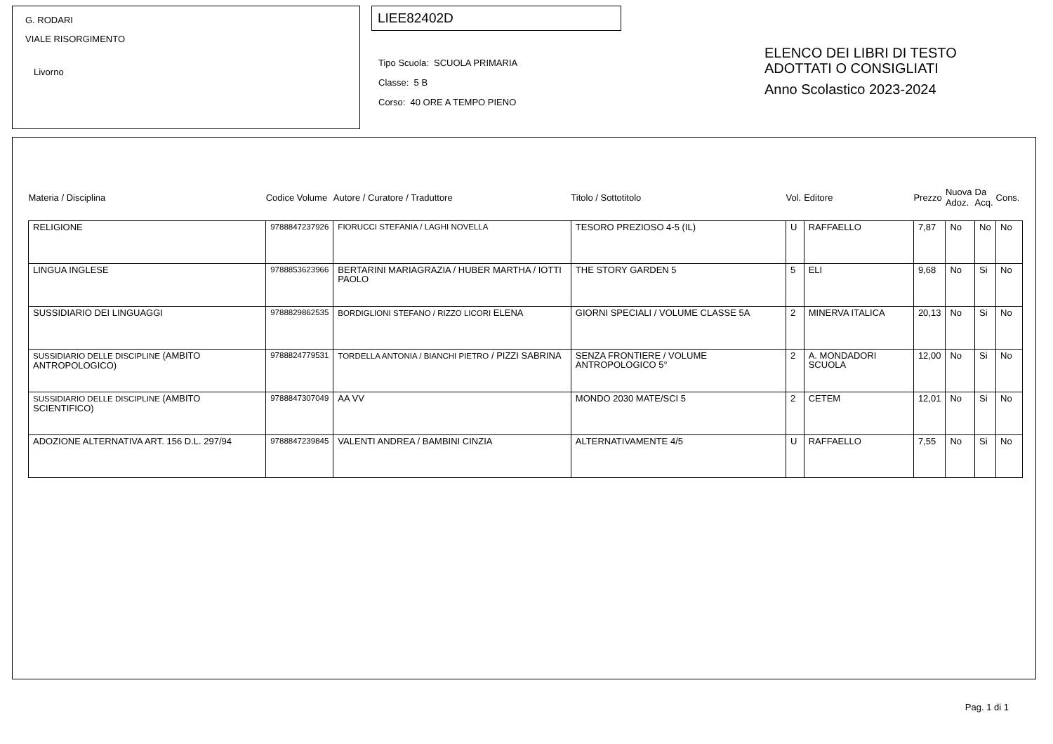G. RODARI
VIALE RISORGIMENTO
Livorno
LIEE82402D
Tipo Scuola: SCUOLA PRIMARIA
Classe: 5 B
Corso: 40 ORE A TEMPO PIENO
ELENCO DEI LIBRI DI TESTO
ADOTTATI O CONSIGLIATI
Anno Scolastico 2023-2024
| Materia / Disciplina | Codice Volume | Autore / Curatore / Traduttore | Titolo / Sottotitolo | Vol. | Editore | Prezzo | Nuova Adoz. | Da Acq. | Cons. |
| --- | --- | --- | --- | --- | --- | --- | --- | --- | --- |
| RELIGIONE | 9788847237926 | FIORUCCI STEFANIA / LAGHI NOVELLA | TESORO PREZIOSO 4-5 (IL) | U | RAFFAELLO | 7,87 | No | No | No |
| LINGUA INGLESE | 9788853623966 | BERTARINI MARIAGRAZIA / HUBER MARTHA / IOTTI PAOLO | THE STORY GARDEN 5 | 5 | ELI | 9,68 | No | Si | No |
| SUSSIDIARIO DEI LINGUAGGI | 9788829862535 | BORDIGLIONI STEFANO / RIZZO LICORI ELENA | GIORNI SPECIALI / VOLUME CLASSE 5A | 2 | MINERVA ITALICA | 20,13 | No | Si | No |
| SUSSIDIARIO DELLE DISCIPLINE (AMBITO ANTROPOLOGICO) | 9788824779531 | TORDELLA ANTONIA / BIANCHI PIETRO / PIZZI SABRINA | SENZA FRONTIERE / VOLUME ANTROPOLOGICO 5° | 2 | A. MONDADORI SCUOLA | 12,00 | No | Si | No |
| SUSSIDIARIO DELLE DISCIPLINE (AMBITO SCIENTIFICO) | 9788847307049 | AA VV | MONDO 2030 MATE/SCI 5 | 2 | CETEM | 12,01 | No | Si | No |
| ADOZIONE ALTERNATIVA ART. 156 D.L. 297/94 | 9788847239845 | VALENTI ANDREA / BAMBINI CINZIA | ALTERNATIVAMENTE 4/5 | U | RAFFAELLO | 7,55 | No | Si | No |
Pag. 1 di 1